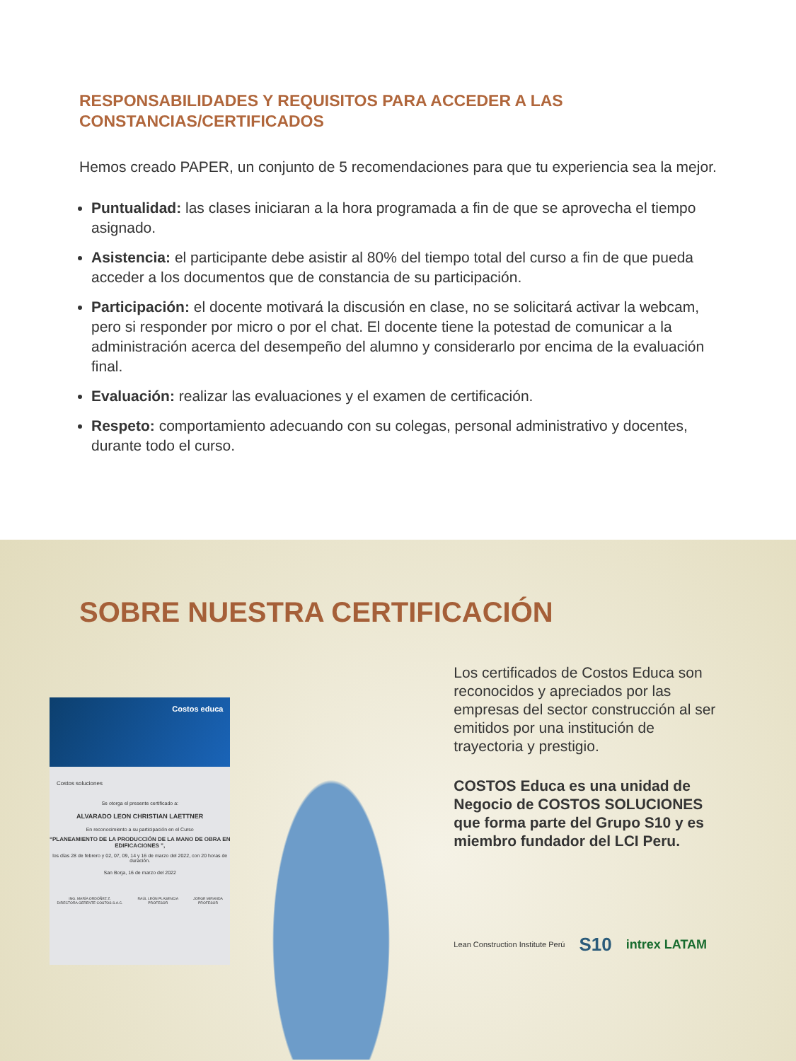RESPONSABILIDADES Y REQUISITOS PARA ACCEDER A LAS CONSTANCIAS/CERTIFICADOS
Hemos creado PAPER, un conjunto de 5 recomendaciones para que tu experiencia sea la mejor.
Puntualidad: las clases iniciaran a la hora programada a fin de que se aprovecha el tiempo asignado.
Asistencia: el participante debe asistir al 80% del tiempo total del curso a fin de que pueda acceder a los documentos que de constancia de su participación.
Participación: el docente motivará la discusión en clase, no se solicitará activar la webcam, pero si responder por micro o por el chat. El docente tiene la potestad de comunicar a la administración acerca del desempeño del alumno y considerarlo por encima de la evaluación final.
Evaluación: realizar las evaluaciones y el examen de certificación.
Respeto: comportamiento adecuando con su colegas, personal administrativo y docentes, durante todo el curso.
SOBRE NUESTRA CERTIFICACIÓN
Costos educa
Costos soluciones
Se otorga el presente certificado a:
ALVARADO LEON CHRISTIAN LAETTNER
En reconocimiento a su participación en el Curso
“PLANEAMIENTO DE LA PRODUCCIÓN DE LA MANO DE OBRA EN EDIFICACIONES ”,
los días 28 de febrero y 02, 07, 09, 14 y 16 de marzo del 2022, con 20 horas de duración.
San Borja, 16 de marzo del 2022
ING. MARÍA ORDÓÑEZ Z.
DIRECTORA GERENTE COSTOS S.A.C. RAÚL LEÓN PLASENCIA
PROFESOR JORGE MIRANDA
PROFESOR
Los certificados de Costos Educa son reconocidos y apreciados por las empresas del sector construcción al ser emitidos por una institución de trayectoria y prestigio.
COSTOS Educa es una unidad de Negocio de COSTOS SOLUCIONES que forma parte del Grupo S10 y es miembro fundador del LCI Peru.
Lean Construction Institute Perú S10 intrex LATAM